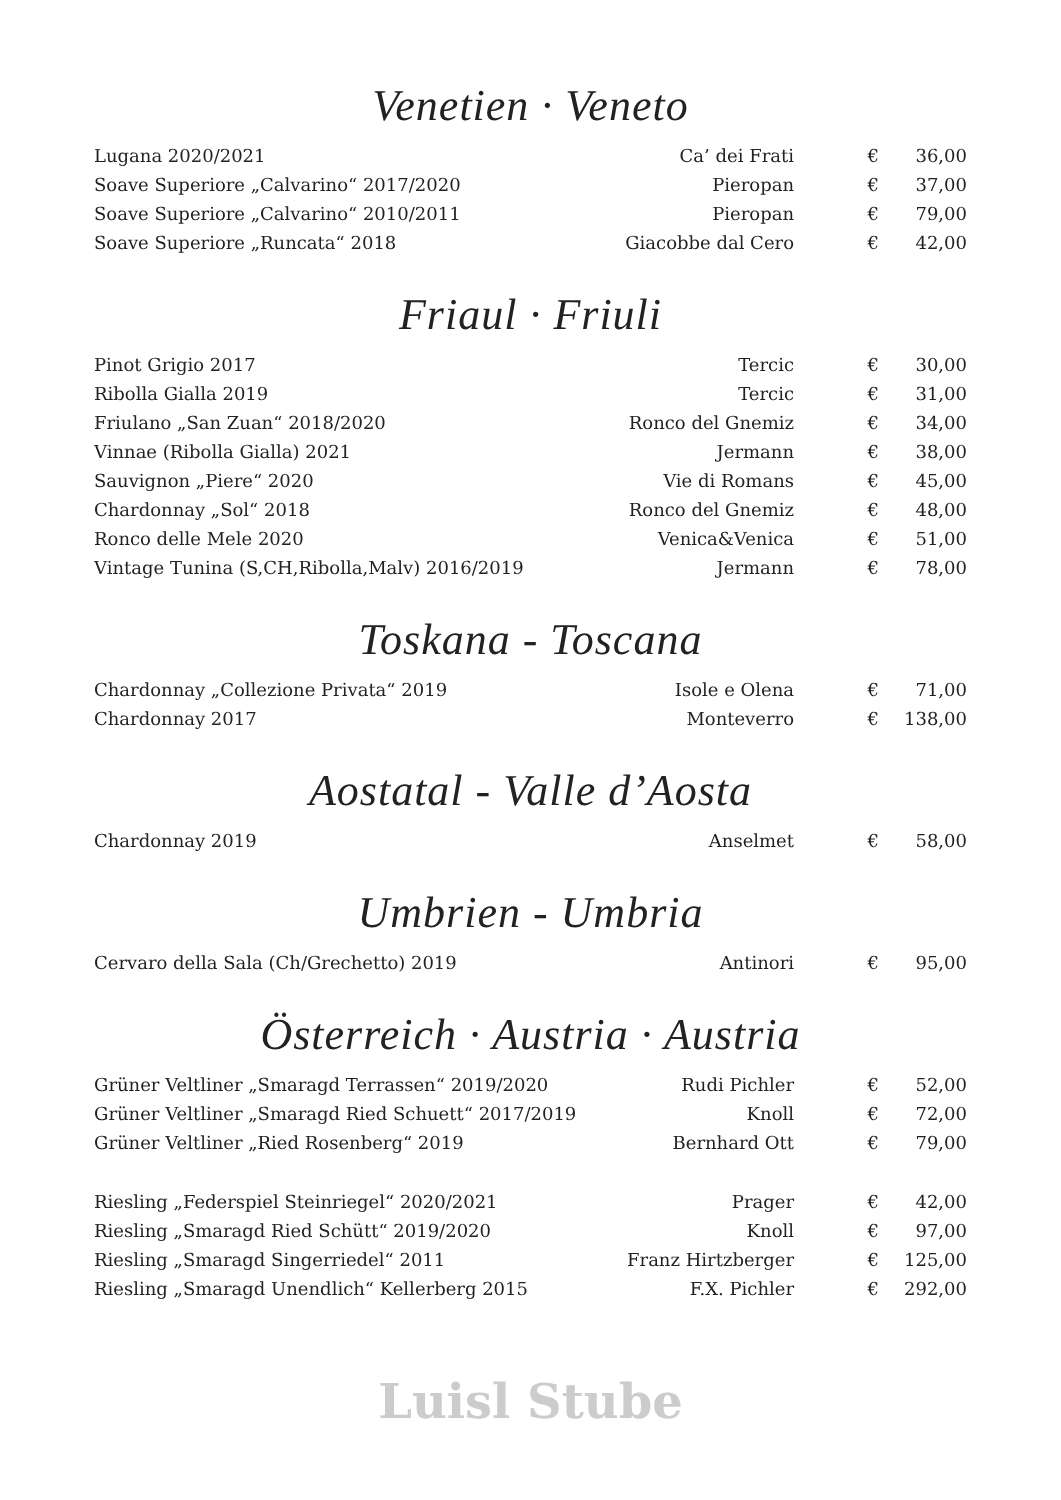Venetien · Veneto
| Lugana 2020/2021 | Ca’ dei Frati | € | 36,00 |
| Soave Superiore „Calvarino“ 2017/2020 | Pieropan | € | 37,00 |
| Soave Superiore „Calvarino“ 2010/2011 | Pieropan | € | 79,00 |
| Soave Superiore „Runcata“ 2018 | Giacobbe dal Cero | € | 42,00 |
Friaul · Friuli
| Pinot Grigio 2017 | Tercic | € | 30,00 |
| Ribolla Gialla 2019 | Tercic | € | 31,00 |
| Friulano „San Zuan“ 2018/2020 | Ronco del Gnemiz | € | 34,00 |
| Vinnae (Ribolla Gialla) 2021 | Jermann | € | 38,00 |
| Sauvignon „Piere“ 2020 | Vie di Romans | € | 45,00 |
| Chardonnay „Sol“ 2018 | Ronco del Gnemiz | € | 48,00 |
| Ronco delle Mele 2020 | Venica&Venica | € | 51,00 |
| Vintage Tunina (S,CH,Ribolla,Malv) 2016/2019 | Jermann | € | 78,00 |
Toskana - Toscana
| Chardonnay „Collezione Privata“ 2019 | Isole e Olena | € | 71,00 |
| Chardonnay 2017 | Monteverro | € | 138,00 |
Aostatal - Valle d’Aosta
| Chardonnay 2019 | Anselmet | € | 58,00 |
Umbrien - Umbria
| Cervaro della Sala (Ch/Grechetto) 2019 | Antinori | € | 95,00 |
Österreich · Austria · Austria
| Grüner Veltliner „Smaragd Terrassen“ 2019/2020 | Rudi Pichler | € | 52,00 |
| Grüner Veltliner „Smaragd Ried Schuett“ 2017/2019 | Knoll | € | 72,00 |
| Grüner Veltliner „Ried Rosenberg“ 2019 | Bernhard Ott | € | 79,00 |
| Riesling „Federspiel Steinriegel“ 2020/2021 | Prager | € | 42,00 |
| Riesling „Smaragd Ried Schütt“ 2019/2020 | Knoll | € | 97,00 |
| Riesling „Smaragd Singerriedel“ 2011 | Franz Hirtzberger | € | 125,00 |
| Riesling „Smaragd Unendlich“ Kellerberg 2015 | F.X. Pichler | € | 292,00 |
Luisl Stube